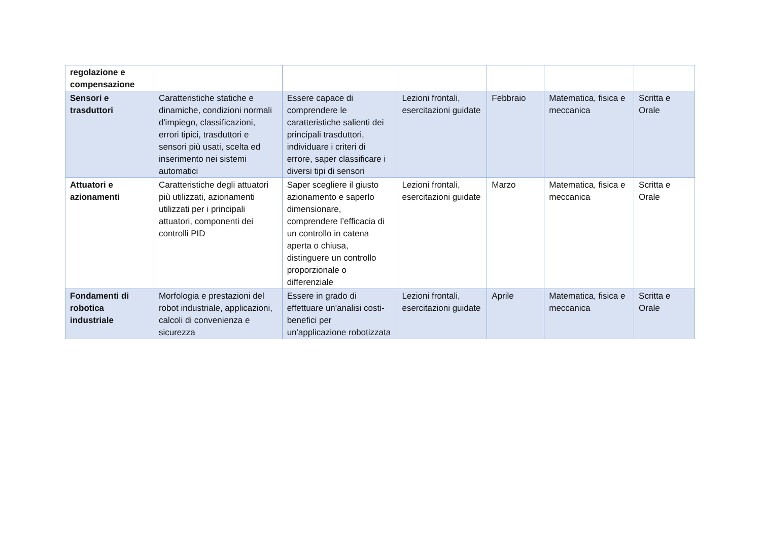| regolazione e compensazione | | | | | | |
| Sensori e trasduttori | Caratteristiche statiche e dinamiche, condizioni normali d'impiego, classificazioni, errori tipici, trasduttori e sensori più usati, scelta ed inserimento nei sistemi automatici | Essere capace di comprendere le caratteristiche salienti dei principali trasduttori, individuare i criteri di errore, saper classificare i diversi tipi di sensori | Lezioni frontali, esercitazioni guidate | Febbraio | Matematica, fisica e meccanica | Scritta e Orale |
| Attuatori e azionamenti | Caratteristiche degli attuatori più utilizzati, azionamenti utilizzati per i principali attuatori, componenti dei controlli PID | Saper scegliere il giusto azionamento e saperlo dimensionare, comprendere l’efficacia di un controllo in catena aperta o chiusa, distinguere un controllo proporzionale o differenziale | Lezioni frontali, esercitazioni guidate | Marzo | Matematica, fisica e meccanica | Scritta e Orale |
| Fondamenti di robotica industriale | Morfologia e prestazioni del robot industriale, applicazioni, calcoli di convenienza e sicurezza | Essere in grado di effettuare un'analisi costi-benefici per un'applicazione robotizzata | Lezioni frontali, esercitazioni guidate | Aprile | Matematica, fisica e meccanica | Scritta e Orale |